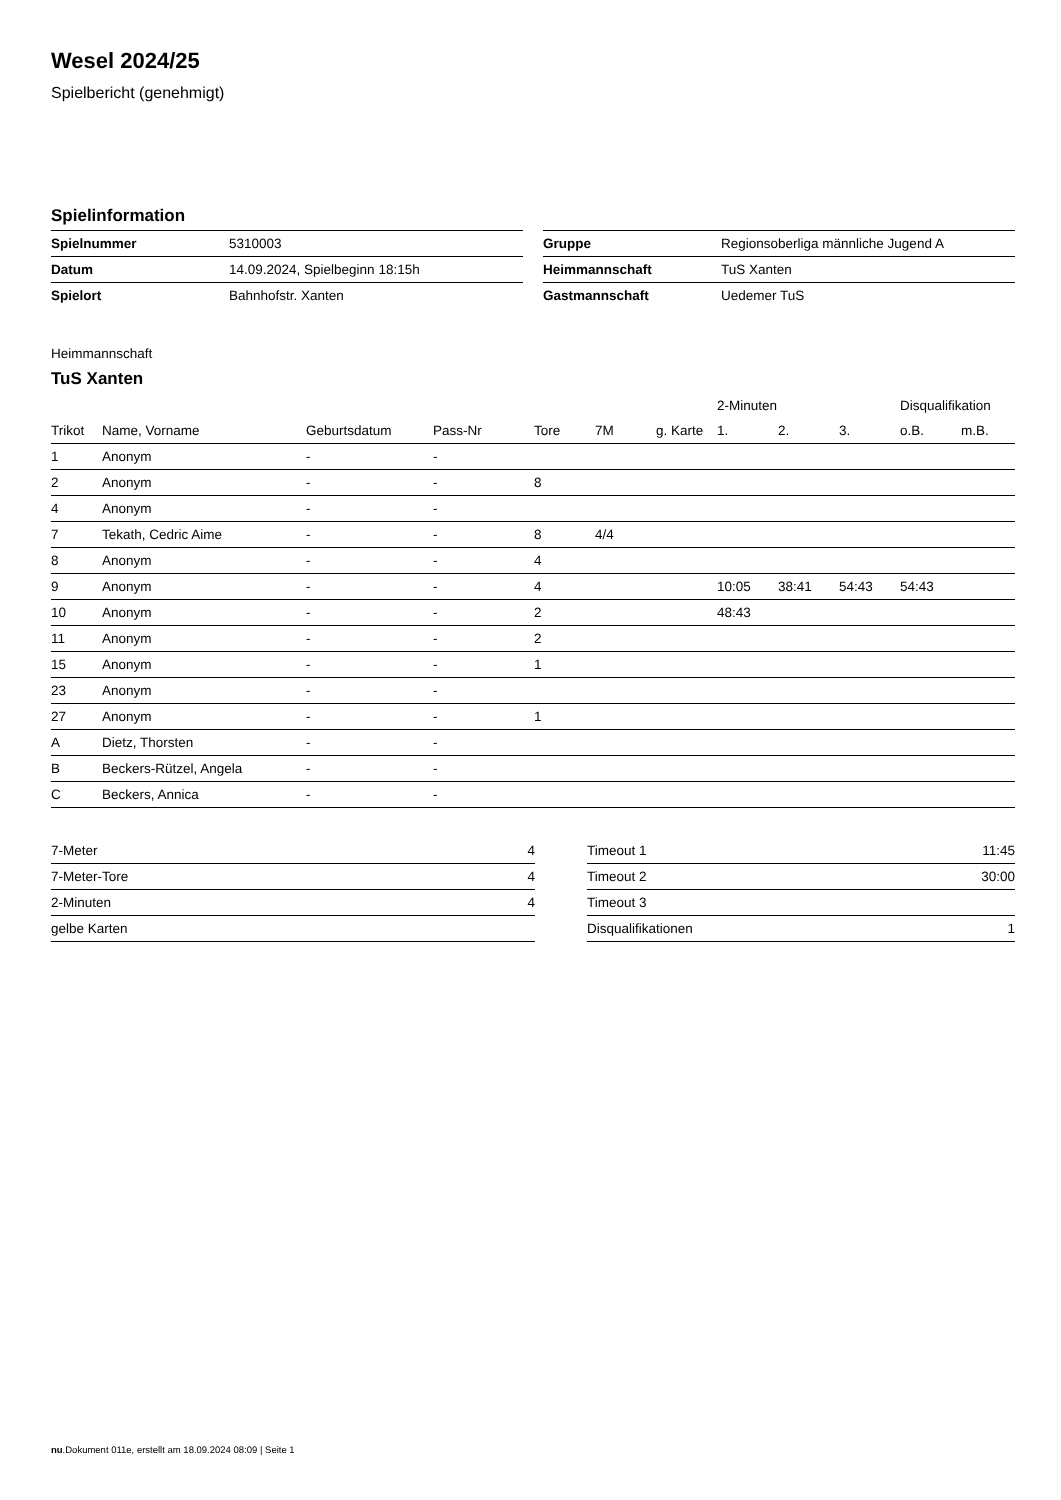Wesel 2024/25
Spielbericht (genehmigt)
Spielinformation
| Spielnummer | 5310003 |
| Datum | 14.09.2024, Spielbeginn 18:15h |
| Spielort | Bahnhofstr. Xanten |
| Gruppe | Regionsoberliga männliche Jugend A |
| Heimmannschaft | TuS Xanten |
| Gastmannschaft | Uedemer TuS |
Heimmannschaft
TuS Xanten
| | | | | | | | 2-Minuten | | | Disqualifikation | |
| --- | --- | --- | --- | --- | --- | --- | --- | --- | --- | --- | --- |
| Trikot | Name, Vorname | Geburtsdatum | Pass-Nr | Tore | 7M | g. Karte | 1. | 2. | 3. | o.B. | m.B. |
| 1 | Anonym | - | - | | | | | | | | |
| 2 | Anonym | - | - | 8 | | | | | | | |
| 4 | Anonym | - | - | | | | | | | | |
| 7 | Tekath, Cedric Aime | - | - | 8 | 4/4 | | | | | | |
| 8 | Anonym | - | - | 4 | | | | | | | |
| 9 | Anonym | - | - | 4 | | | 10:05 | 38:41 | 54:43 | 54:43 | |
| 10 | Anonym | - | - | 2 | | | 48:43 | | | | |
| 11 | Anonym | - | - | 2 | | | | | | | |
| 15 | Anonym | - | - | 1 | | | | | | | |
| 23 | Anonym | - | - | | | | | | | | |
| 27 | Anonym | - | - | 1 | | | | | | | |
| A | Dietz, Thorsten | - | - | | | | | | | | |
| B | Beckers-Rützel, Angela | - | - | | | | | | | | |
| C | Beckers, Annica | - | - | | | | | | | | |
| 7-Meter | 4 |
| 7-Meter-Tore | 4 |
| 2-Minuten | 4 |
| gelbe Karten | |
| Timeout 1 | 11:45 |
| Timeout 2 | 30:00 |
| Timeout 3 | |
| Disqualifikationen | 1 |
nu.Dokument 011e, erstellt am 18.09.2024 08:09 | Seite 1